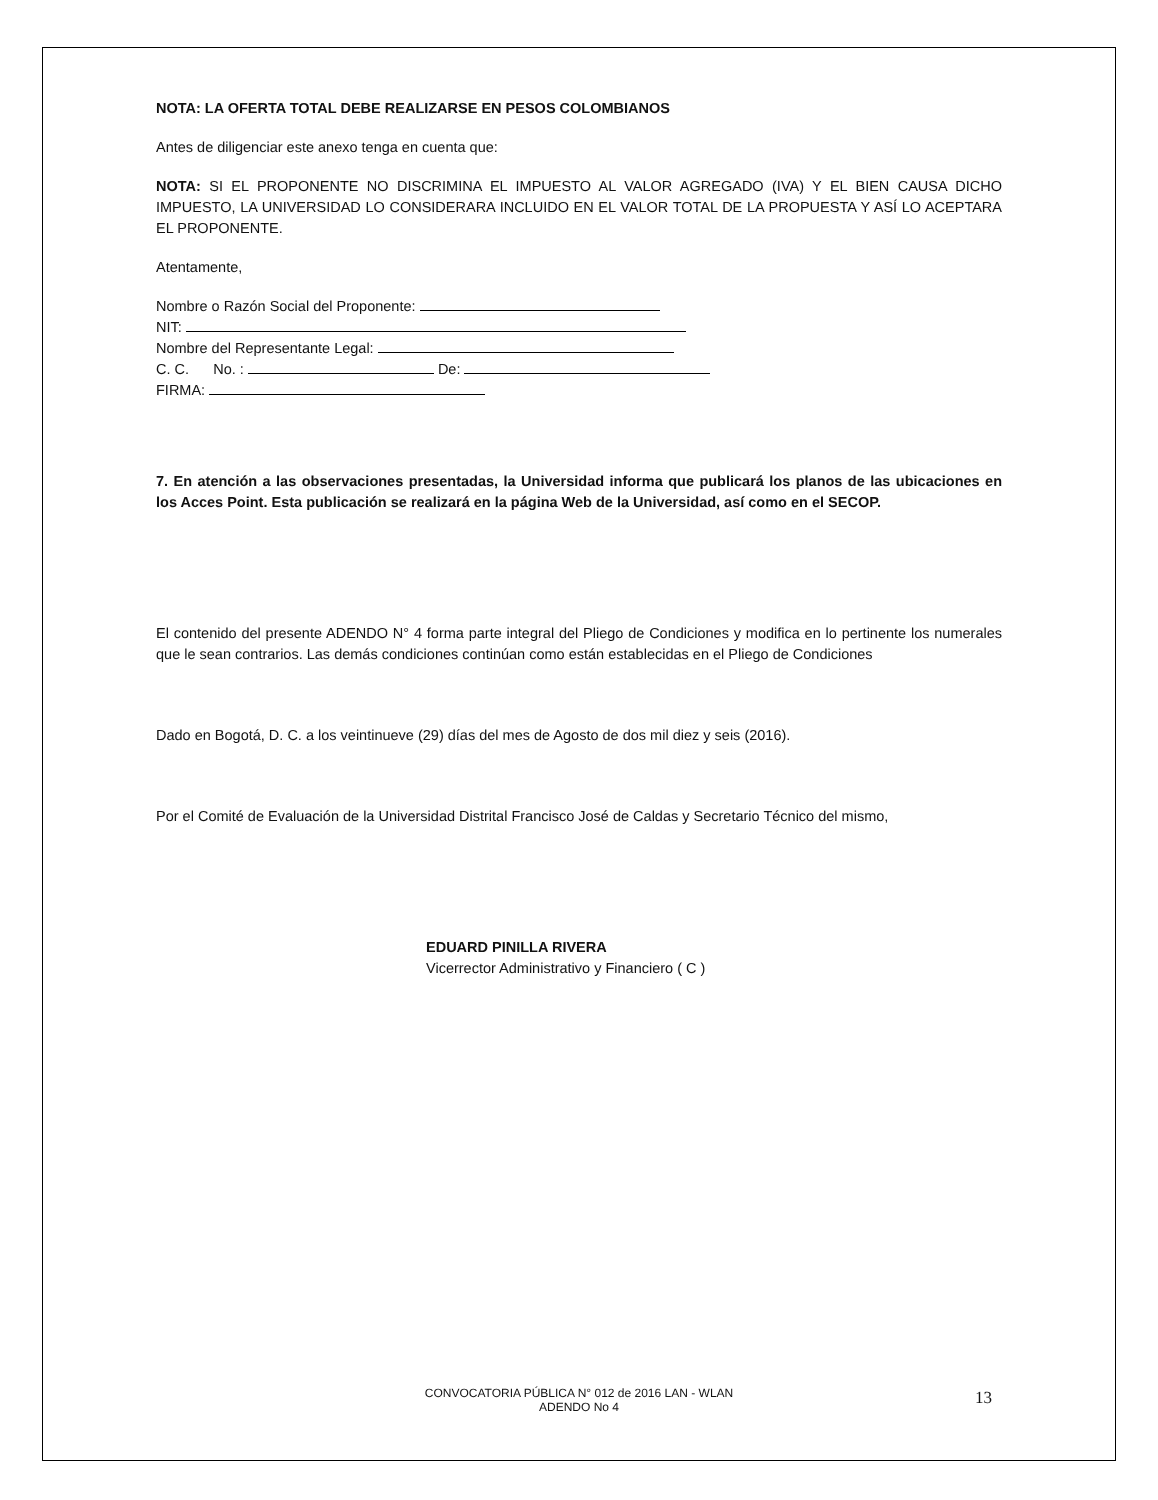NOTA: LA OFERTA TOTAL DEBE REALIZARSE EN PESOS COLOMBIANOS
Antes de diligenciar este anexo tenga en cuenta que:
NOTA: SI EL PROPONENTE NO DISCRIMINA EL IMPUESTO AL VALOR AGREGADO (IVA) Y EL BIEN CAUSA DICHO IMPUESTO, LA UNIVERSIDAD LO CONSIDERARA INCLUIDO EN EL VALOR TOTAL DE LA PROPUESTA Y ASÍ LO ACEPTARA EL PROPONENTE.
Atentamente,
Nombre o Razón Social del Proponente:
NIT:
Nombre del Representante Legal:
C. C. No. : De:
FIRMA:
7. En atención a las observaciones presentadas, la Universidad informa que publicará los planos de las ubicaciones en los Acces Point. Esta publicación se realizará en la página Web de la Universidad, así como en el SECOP.
El contenido del presente ADENDO N° 4 forma parte integral del Pliego de Condiciones y modifica en lo pertinente los numerales que le sean contrarios. Las demás condiciones continúan como están establecidas en el Pliego de Condiciones
Dado en Bogotá, D. C. a los veintinueve (29) días del mes de Agosto de dos mil diez y seis (2016).
Por el Comité de Evaluación de la Universidad Distrital Francisco José de Caldas y Secretario Técnico del mismo,
EDUARD PINILLA RIVERA
Vicerrector Administrativo y Financiero ( C )
CONVOCATORIA PÚBLICA N° 012 de 2016 LAN - WLAN
ADENDO No 4
13